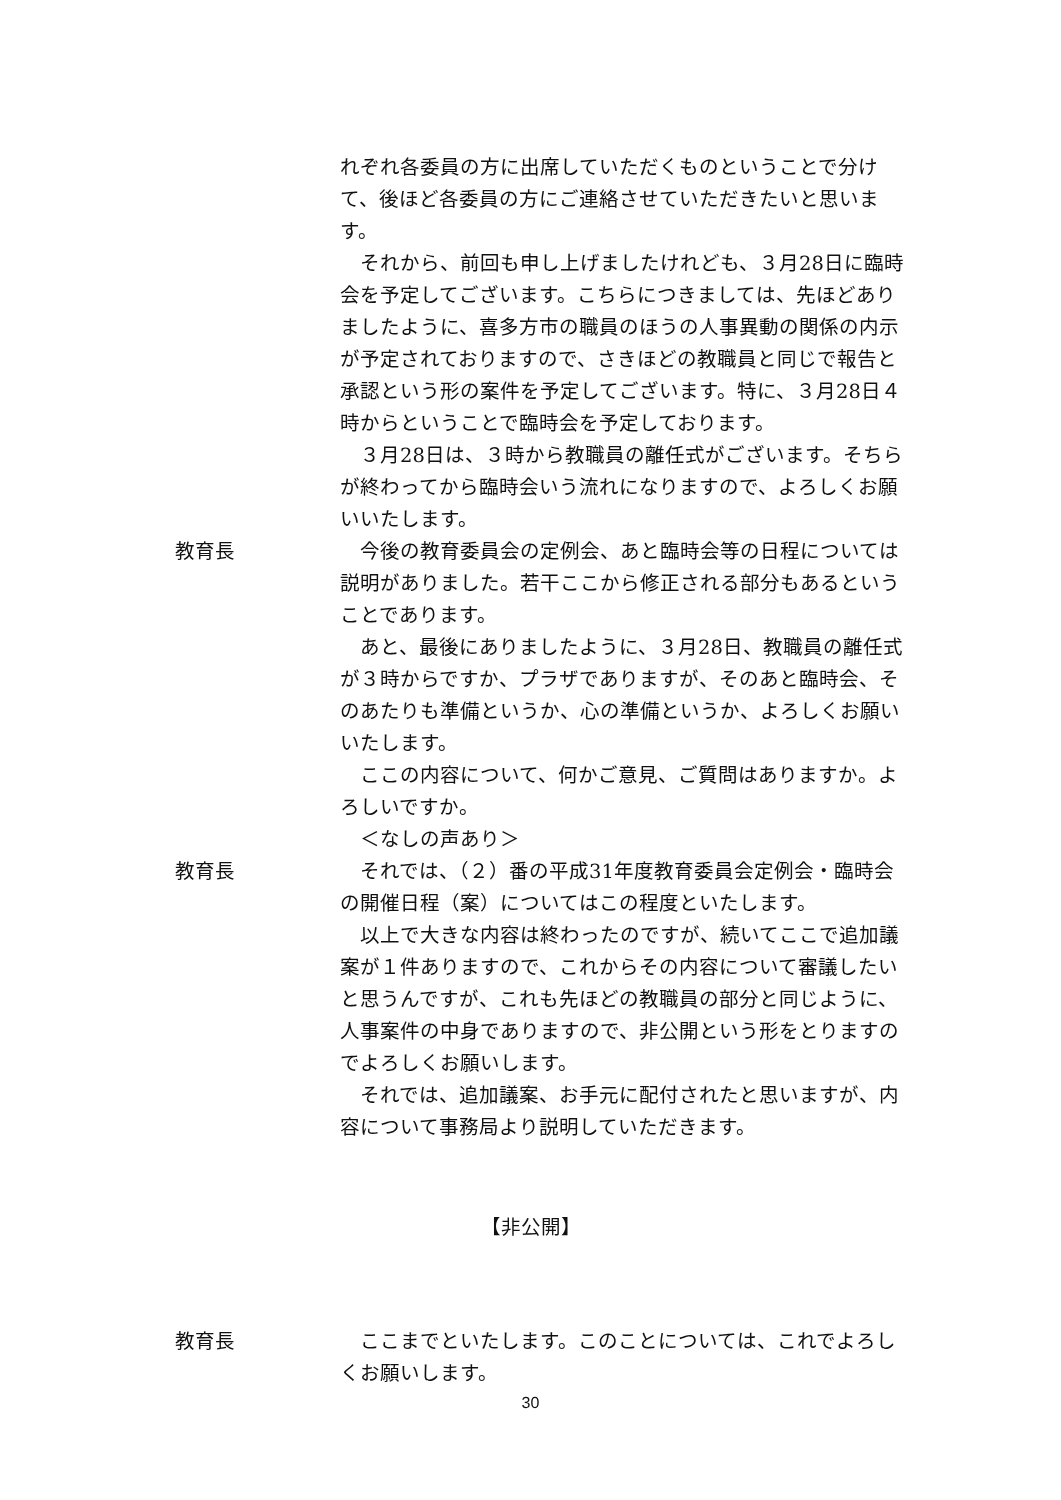れぞれ各委員の方に出席していただくものということで分けて、後ほど各委員の方にご連絡させていただきたいと思います。
　それから、前回も申し上げましたけれども、３月28日に臨時会を予定してございます。こちらにつきましては、先ほどありましたように、喜多方市の職員のほうの人事異動の関係の内示が予定されておりますので、さきほどの教職員と同じで報告と承認という形の案件を予定してございます。特に、３月28日４時からということで臨時会を予定しております。
　３月28日は、３時から教職員の離任式がございます。そちらが終わってから臨時会いう流れになりますので、よろしくお願いいたします。
教育長 　今後の教育委員会の定例会、あと臨時会等の日程については説明がありました。若干ここから修正される部分もあるということであります。
　あと、最後にありましたように、３月28日、教職員の離任式が３時からですか、プラザでありますが、そのあと臨時会、そのあたりも準備というか、心の準備というか、よろしくお願いいたします。
　ここの内容について、何かご意見、ご質問はありますか。よろしいですか。
　＜なしの声あり＞
教育長 　それでは、（２）番の平成31年度教育委員会定例会・臨時会の開催日程（案）についてはこの程度といたします。
　以上で大きな内容は終わったのですが、続いてここで追加議案が１件ありますので、これからその内容について審議したいと思うんですが、これも先ほどの教職員の部分と同じように、人事案件の中身でありますので、非公開という形をとりますのでよろしくお願いします。
　それでは、追加議案、お手元に配付されたと思いますが、内容について事務局より説明していただきます。
【非公開】
教育長 　ここまでといたします。このことについては、これでよろしくお願いします。
30